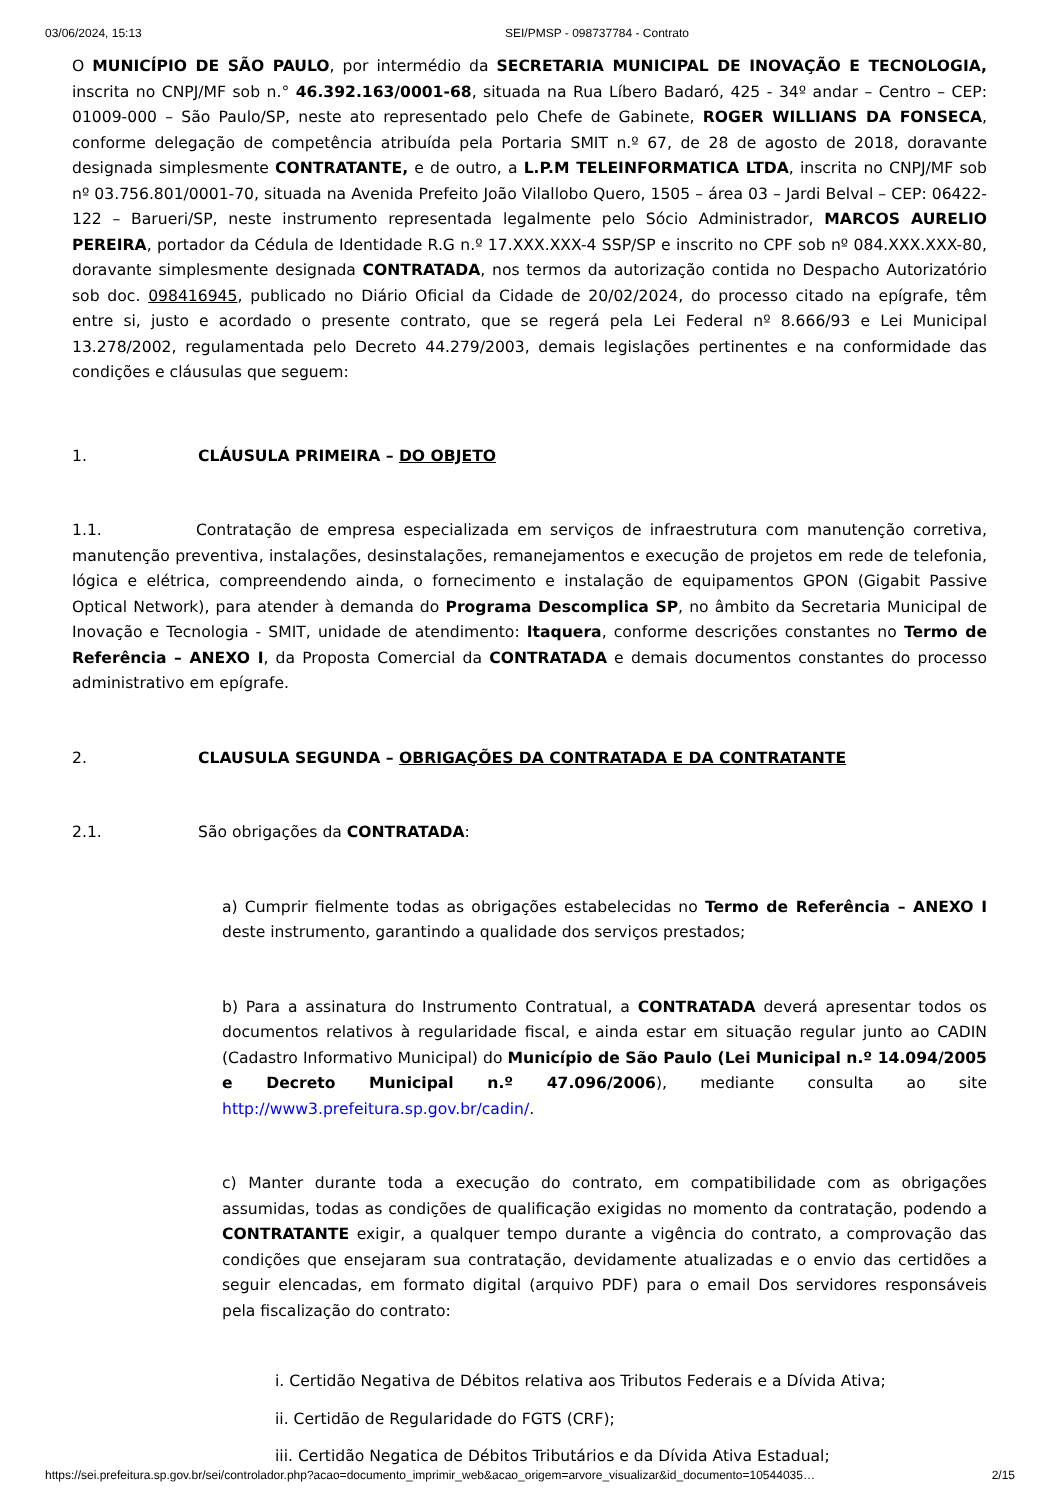03/06/2024, 15:13 SEI/PMSP - 098737784 - Contrato
O MUNICÍPIO DE SÃO PAULO, por intermédio da SECRETARIA MUNICIPAL DE INOVAÇÃO E TECNOLOGIA, inscrita no CNPJ/MF sob n.° 46.392.163/0001-68, situada na Rua Líbero Badaró, 425 - 34º andar – Centro – CEP: 01009-000 – São Paulo/SP, neste ato representado pelo Chefe de Gabinete, ROGER WILLIANS DA FONSECA, conforme delegação de competência atribuída pela Portaria SMIT n.º 67, de 28 de agosto de 2018, doravante designada simplesmente CONTRATANTE, e de outro, a L.P.M TELEINFORMATICA LTDA, inscrita no CNPJ/MF sob nº 03.756.801/0001-70, situada na Avenida Prefeito João Vilallobo Quero, 1505 – área 03 – Jardi Belval – CEP: 06422-122 – Barueri/SP, neste instrumento representada legalmente pelo Sócio Administrador, MARCOS AURELIO PEREIRA, portador da Cédula de Identidade R.G n.º 17.XXX.XXX-4 SSP/SP e inscrito no CPF sob nº 084.XXX.XXX-80, doravante simplesmente designada CONTRATADA, nos termos da autorização contida no Despacho Autorizatório sob doc. 098416945, publicado no Diário Oficial da Cidade de 20/02/2024, do processo citado na epígrafe, têm entre si, justo e acordado o presente contrato, que se regerá pela Lei Federal nº 8.666/93 e Lei Municipal 13.278/2002, regulamentada pelo Decreto 44.279/2003, demais legislações pertinentes e na conformidade das condições e cláusulas que seguem:
1. CLÁUSULA PRIMEIRA – DO OBJETO
1.1. Contratação de empresa especializada em serviços de infraestrutura com manutenção corretiva, manutenção preventiva, instalações, desinstalações, remanejamentos e execução de projetos em rede de telefonia, lógica e elétrica, compreendendo ainda, o fornecimento e instalação de equipamentos GPON (Gigabit Passive Optical Network), para atender à demanda do Programa Descomplica SP, no âmbito da Secretaria Municipal de Inovação e Tecnologia - SMIT, unidade de atendimento: Itaquera, conforme descrições constantes no Termo de Referência – ANEXO I, da Proposta Comercial da CONTRATADA e demais documentos constantes do processo administrativo em epígrafe.
2. CLAUSULA SEGUNDA – OBRIGAÇÕES DA CONTRATADA E DA CONTRATANTE
2.1. São obrigações da CONTRATADA:
a) Cumprir fielmente todas as obrigações estabelecidas no Termo de Referência – ANEXO I deste instrumento, garantindo a qualidade dos serviços prestados;
b) Para a assinatura do Instrumento Contratual, a CONTRATADA deverá apresentar todos os documentos relativos à regularidade fiscal, e ainda estar em situação regular junto ao CADIN (Cadastro Informativo Municipal) do Município de São Paulo (Lei Municipal n.º 14.094/2005 e Decreto Municipal n.º 47.096/2006), mediante consulta ao site http://www3.prefeitura.sp.gov.br/cadin/.
c) Manter durante toda a execução do contrato, em compatibilidade com as obrigações assumidas, todas as condições de qualificação exigidas no momento da contratação, podendo a CONTRATANTE exigir, a qualquer tempo durante a vigência do contrato, a comprovação das condições que ensejaram sua contratação, devidamente atualizadas e o envio das certidões a seguir elencadas, em formato digital (arquivo PDF) para o email Dos servidores responsáveis pela fiscalização do contrato:
i. Certidão Negativa de Débitos relativa aos Tributos Federais e a Dívida Ativa;
ii. Certidão de Regularidade do FGTS (CRF);
iii. Certidão Negatica de Débitos Tributários e da Dívida Ativa Estadual;
https://sei.prefeitura.sp.gov.br/sei/controlador.php?acao=documento_imprimir_web&acao_origem=arvore_visualizar&id_documento=10544035… 2/15